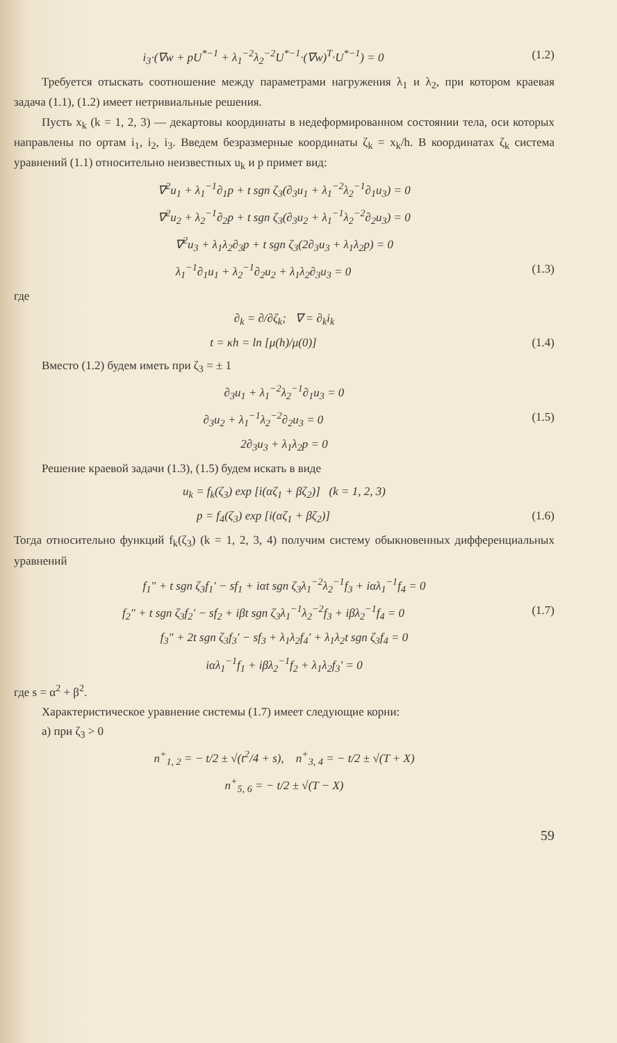i<sub>3</sub>·(∇w + pU<sup>*−1</sup> + λ<sub>1</sub><sup>−2</sup>λ<sub>2</sub><sup>−2</sup>U<sup>*−1</sup>·(∇w)<sup>T</sup>·U<sup>*−1</sup>) = 0 (1.2)
Требуется отыскать соотношение между параметрами нагружения λ<sub>1</sub> и λ<sub>2</sub>, при котором краевая задача (1.1), (1.2) имеет нетривиальные решения.
Пусть x<sub>k</sub> (k = 1, 2, 3) — декартовы координаты в недеформированном состоянии тела, оси которых направлены по ортам i<sub>1</sub>, i<sub>2</sub>, i<sub>3</sub>. Введем безразмерные координаты ζ<sub>k</sub> = x<sub>k</sub>/h. В координатах ζ<sub>k</sub> система уравнений (1.1) относительно неизвестных u<sub>k</sub> и p примет вид:
∇<sup>2</sup>u<sub>1</sub> + λ<sub>1</sub><sup>−1</sup>∂<sub>1</sub>p + t sgn ζ<sub>3</sub>(∂<sub>3</sub>u<sub>1</sub> + λ<sub>1</sub><sup>−2</sup>λ<sub>2</sub><sup>−1</sup>∂<sub>1</sub>u<sub>3</sub>) = 0
∇<sup>2</sup>u<sub>2</sub> + λ<sub>2</sub><sup>−1</sup>∂<sub>2</sub>p + t sgn ζ<sub>3</sub>(∂<sub>3</sub>u<sub>2</sub> + λ<sub>1</sub><sup>−1</sup>λ<sub>2</sub><sup>−2</sup>∂<sub>2</sub>u<sub>3</sub>) = 0
∇<sup>2</sup>u<sub>3</sub> + λ<sub>1</sub>λ<sub>2</sub>∂<sub>3</sub>p + t sgn ζ<sub>3</sub>(2∂<sub>3</sub>u<sub>3</sub> + λ<sub>1</sub>λ<sub>2</sub>p) = 0
λ<sub>1</sub><sup>−1</sup>∂<sub>1</sub>u<sub>1</sub> + λ<sub>2</sub><sup>−1</sup>∂<sub>2</sub>u<sub>2</sub> + λ<sub>1</sub>λ<sub>2</sub>∂<sub>3</sub>u<sub>3</sub> = 0 (1.3)
где
∂<sub>k</sub> = ∂/∂ζ<sub>k</sub>; ∇ = ∂<sub>k</sub>i<sub>k</sub>
t = κh = ln [μ(h)/μ(0)] (1.4)
Вместо (1.2) будем иметь при ζ<sub>3</sub> = ± 1
∂<sub>3</sub>u<sub>1</sub> + λ<sub>1</sub><sup>−2</sup>λ<sub>2</sub><sup>−1</sup>∂<sub>1</sub>u<sub>3</sub> = 0
∂<sub>3</sub>u<sub>2</sub> + λ<sub>1</sub><sup>−1</sup>λ<sub>2</sub><sup>−2</sup>∂<sub>2</sub>u<sub>3</sub> = 0 (1.5)
2∂<sub>3</sub>u<sub>3</sub> + λ<sub>1</sub>λ<sub>2</sub>p = 0
Решение краевой задачи (1.3), (1.5) будем искать в виде
u<sub>k</sub> = f<sub>k</sub>(ζ<sub>3</sub>) exp [i(αζ<sub>1</sub> + βζ<sub>2</sub>)] (k = 1, 2, 3)
p = f<sub>4</sub>(ζ<sub>3</sub>) exp [i(αζ<sub>1</sub> + βζ<sub>2</sub>)] (1.6)
Тогда относительно функций f<sub>k</sub>(ζ<sub>3</sub>) (k = 1, 2, 3, 4) получим систему обыкновенных дифференциальных уравнений
f<sub>1</sub>″ + t sgn ζ<sub>3</sub>f<sub>1</sub>′ − sf<sub>1</sub> + iαt sgn ζ<sub>3</sub>λ<sub>1</sub><sup>−2</sup>λ<sub>2</sub><sup>−1</sup>f<sub>3</sub> + iαλ<sub>1</sub><sup>−1</sup>f<sub>4</sub> = 0
f<sub>2</sub>″ + t sgn ζ<sub>3</sub>f<sub>2</sub>′ − sf<sub>2</sub> + iβt sgn ζ<sub>3</sub>λ<sub>1</sub><sup>−1</sup>λ<sub>2</sub><sup>−2</sup>f<sub>3</sub> + iβλ<sub>2</sub><sup>−1</sup>f<sub>4</sub> = 0 (1.7)
f<sub>3</sub>″ + 2t sgn ζ<sub>3</sub>f<sub>3</sub>′ − sf<sub>3</sub> + λ<sub>1</sub>λ<sub>2</sub>f<sub>4</sub>′ + λ<sub>1</sub>λ<sub>2</sub>t sgn ζ<sub>3</sub>f<sub>4</sub> = 0
iαλ<sub>1</sub><sup>−1</sup>f<sub>1</sub> + iβλ<sub>2</sub><sup>−1</sup>f<sub>2</sub> + λ<sub>1</sub>λ<sub>2</sub>f<sub>3</sub>′ = 0
где s = α<sup>2</sup> + β<sup>2</sup>.
Характеристическое уравнение системы (1.7) имеет следующие корни:
а) при ζ<sub>3</sub> > 0
n<sup>+</sup><sub>1, 2</sub> = − t/2 ± √(t<sup>2</sup>/4 + s), n<sup>+</sup><sub>3, 4</sub> = − t/2 ± √(T + X)
n<sup>+</sup><sub>5, 6</sub> = − t/2 ± √(T − X)
59